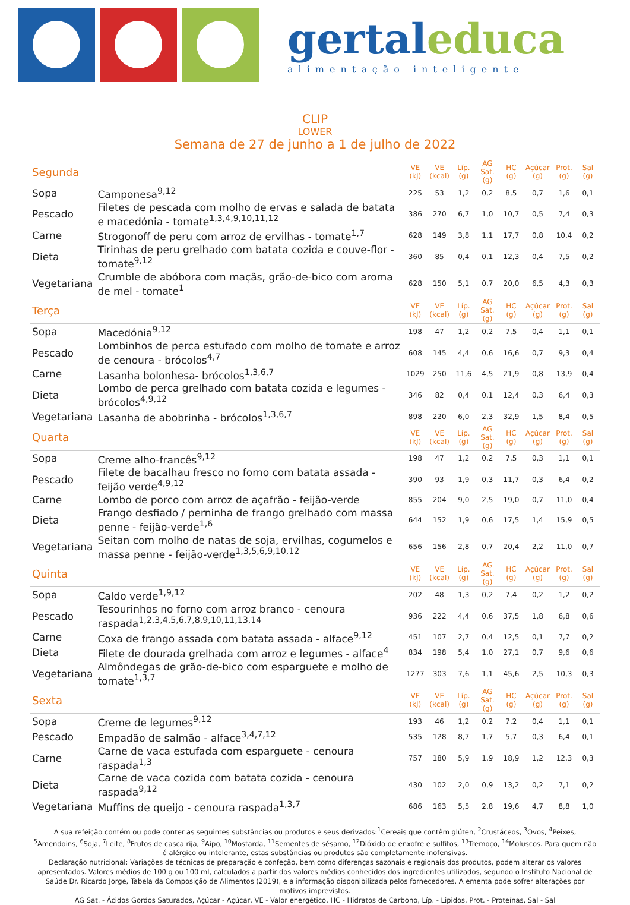gertaleduca
alimentação inteligente
CLIP
LOWER
Semana de 27 de junho a 1 de julho de 2022
| Segunda | | VE (kJ) | VE (kcal) | Líp. (g) | AG Sat. (g) | HC (g) | Açúcar (g) | Prot. (g) | Sal (g) |
| Sopa | Camponesa<sup>9,12</sup> | 225 | 53 | 1,2 | 0,2 | 8,5 | 0,7 | 1,6 | 0,1 |
| Pescado | Filetes de pescada com molho de ervas e salada de batata e macedónia - tomate<sup>1,3,4,9,10,11,12</sup> | 386 | 270 | 6,7 | 1,0 | 10,7 | 0,5 | 7,4 | 0,3 |
| Carne | Strogonoff de peru com arroz de ervilhas - tomate<sup>1,7</sup> | 628 | 149 | 3,8 | 1,1 | 17,7 | 0,8 | 10,4 | 0,2 |
| Dieta | Tirinhas de peru grelhado com batata cozida e couve-flor - tomate<sup>9,12</sup> | 360 | 85 | 0,4 | 0,1 | 12,3 | 0,4 | 7,5 | 0,2 |
| Vegetariana | Crumble de abóbora com maçãs, grão-de-bico com aroma de mel - tomate<sup>1</sup> | 628 | 150 | 5,1 | 0,7 | 20,0 | 6,5 | 4,3 | 0,3 |
| Terça | | VE (kJ) | VE (kcal) | Líp. (g) | AG Sat. (g) | HC (g) | Açúcar (g) | Prot. (g) | Sal (g) |
| Sopa | Macedónia<sup>9,12</sup> | 198 | 47 | 1,2 | 0,2 | 7,5 | 0,4 | 1,1 | 0,1 |
| Pescado | Lombinhos de perca estufado com molho de tomate e arroz de cenoura - brócolos<sup>4,7</sup> | 608 | 145 | 4,4 | 0,6 | 16,6 | 0,7 | 9,3 | 0,4 |
| Carne | Lasanha bolonhesa- brócolos<sup>1,3,6,7</sup> | 1029 | 250 | 11,6 | 4,5 | 21,9 | 0,8 | 13,9 | 0,4 |
| Dieta | Lombo de perca grelhado com batata cozida e legumes - brócolos<sup>4,9,12</sup> | 346 | 82 | 0,4 | 0,1 | 12,4 | 0,3 | 6,4 | 0,3 |
| Vegetariana | Lasanha de abobrinha - brócolos<sup>1,3,6,7</sup> | 898 | 220 | 6,0 | 2,3 | 32,9 | 1,5 | 8,4 | 0,5 |
| Quarta | | VE (kJ) | VE (kcal) | Líp. (g) | AG Sat. (g) | HC (g) | Açúcar (g) | Prot. (g) | Sal (g) |
| Sopa | Creme alho-francês<sup>9,12</sup> | 198 | 47 | 1,2 | 0,2 | 7,5 | 0,3 | 1,1 | 0,1 |
| Pescado | Filete de bacalhau fresco no forno com batata assada - feijão verde<sup>4,9,12</sup> | 390 | 93 | 1,9 | 0,3 | 11,7 | 0,3 | 6,4 | 0,2 |
| Carne | Lombo de porco com arroz de açafrão - feijão-verde | 855 | 204 | 9,0 | 2,5 | 19,0 | 0,7 | 11,0 | 0,4 |
| Dieta | Frango desfiado / perninha de frango grelhado com massa penne - feijão-verde<sup>1,6</sup> | 644 | 152 | 1,9 | 0,6 | 17,5 | 1,4 | 15,9 | 0,5 |
| Vegetariana | Seitan com molho de natas de soja, ervilhas, cogumelos e massa penne - feijão-verde<sup>1,3,5,6,9,10,12</sup> | 656 | 156 | 2,8 | 0,7 | 20,4 | 2,2 | 11,0 | 0,7 |
| Quinta | | VE (kJ) | VE (kcal) | Líp. (g) | AG Sat. (g) | HC (g) | Açúcar (g) | Prot. (g) | Sal (g) |
| Sopa | Caldo verde<sup>1,9,12</sup> | 202 | 48 | 1,3 | 0,2 | 7,4 | 0,2 | 1,2 | 0,2 |
| Pescado | Tesourinhos no forno com arroz branco - cenoura raspada<sup>1,2,3,4,5,6,7,8,9,10,11,13,14</sup> | 936 | 222 | 4,4 | 0,6 | 37,5 | 1,8 | 6,8 | 0,6 |
| Carne | Coxa de frango assada com batata assada - alface<sup>9,12</sup> | 451 | 107 | 2,7 | 0,4 | 12,5 | 0,1 | 7,7 | 0,2 |
| Dieta | Filete de dourada grelhada com arroz e legumes - alface<sup>4</sup> | 834 | 198 | 5,4 | 1,0 | 27,1 | 0,7 | 9,6 | 0,6 |
| Vegetariana | Almôndegas de grão-de-bico com esparguete e molho de tomate<sup>1,3,7</sup> | 1277 | 303 | 7,6 | 1,1 | 45,6 | 2,5 | 10,3 | 0,3 |
| Sexta | | VE (kJ) | VE (kcal) | Líp. (g) | AG Sat. (g) | HC (g) | Açúcar (g) | Prot. (g) | Sal (g) |
| Sopa | Creme de legumes<sup>9,12</sup> | 193 | 46 | 1,2 | 0,2 | 7,2 | 0,4 | 1,1 | 0,1 |
| Pescado | Empadão de salmão - alface<sup>3,4,7,12</sup> | 535 | 128 | 8,7 | 1,7 | 5,7 | 0,3 | 6,4 | 0,1 |
| Carne | Carne de vaca estufada com esparguete - cenoura raspada<sup>1,3</sup> | 757 | 180 | 5,9 | 1,9 | 18,9 | 1,2 | 12,3 | 0,3 |
| Dieta | Carne de vaca cozida com batata cozida - cenoura raspada<sup>9,12</sup> | 430 | 102 | 2,0 | 0,9 | 13,2 | 0,2 | 7,1 | 0,2 |
| Vegetariana | Muffins de queijo - cenoura raspada<sup>1,3,7</sup> | 686 | 163 | 5,5 | 2,8 | 19,6 | 4,7 | 8,8 | 1,0 |
A sua refeição contém ou pode conter as seguintes substâncias ou produtos e seus derivados:<sup>1</sup>Cereais que contêm glúten, <sup>2</sup>Crustáceos, <sup>3</sup>Ovos, <sup>4</sup>Peixes, <sup>5</sup>Amendoins, <sup>6</sup>Soja, <sup>7</sup>Leite, <sup>8</sup>Frutos de casca rija, <sup>9</sup>Aipo, <sup>10</sup>Mostarda, <sup>11</sup>Sementes de sésamo, <sup>12</sup>Dióxido de enxofre e sulfitos, <sup>13</sup>Tremoço, <sup>14</sup>Moluscos. Para quem não é alérgico ou intolerante, estas substâncias ou produtos são completamente inofensivas.
Declaração nutricional: Variações de técnicas de preparação e confeção, bem como diferenças sazonais e regionais dos produtos, podem alterar os valores apresentados. Valores médios de 100 g ou 100 ml, calculados a partir dos valores médios conhecidos dos ingredientes utilizados, segundo o Instituto Nacional de Saúde Dr. Ricardo Jorge, Tabela da Composição de Alimentos (2019), e a informação disponibilizada pelos fornecedores. A ementa pode sofrer alterações por motivos imprevistos.
AG Sat. - Ácidos Gordos Saturados, Açúcar - Açúcar, VE - Valor energético, HC - Hidratos de Carbono, Líp. - Lipidos, Prot. - Proteínas, Sal - Sal